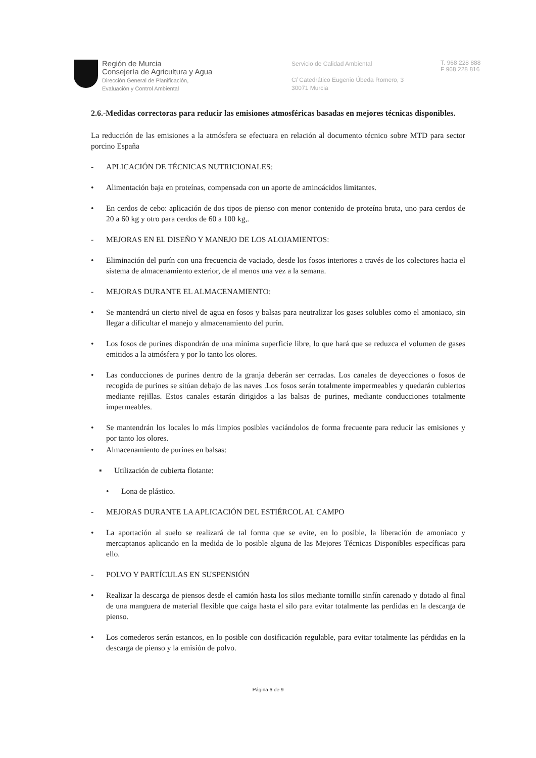Región de Murcia
Consejería de Agricultura y Agua
Dirección General de Planificación,
Evaluación y Control Ambiental
Servicio de Calidad Ambiental
C/ Catedrático Eugenio Úbeda Romero, 3
30071 Murcia
T. 968 228 888
F 968 228 816
2.6.-Medidas correctoras para reducir las emisiones atmosféricas basadas en mejores técnicas disponibles.
La reducción de las emisiones a la atmósfera se efectuara en relación al documento técnico sobre MTD para sector porcino España
- APLICACIÓN DE TÉCNICAS NUTRICIONALES:
• Alimentación baja en proteínas, compensada con un aporte de aminoácidos limitantes.
• En cerdos de cebo: aplicación de dos tipos de pienso con menor contenido de proteína bruta, uno para cerdos de 20 a 60 kg y otro para cerdos de 60 a 100 kg,.
- MEJORAS EN EL DISEÑO Y MANEJO DE LOS ALOJAMIENTOS:
• Eliminación del purín con una frecuencia de vaciado, desde los fosos interiores a través de los colectores hacia el sistema de almacenamiento exterior, de al menos una vez a la semana.
- MEJORAS DURANTE EL ALMACENAMIENTO:
• Se mantendrá un cierto nivel de agua en fosos y balsas para neutralizar los gases solubles como el amoniaco, sin llegar a dificultar el manejo y almacenamiento del purín.
• Los fosos de purines dispondrán de una mínima superficie libre, lo que hará que se reduzca el volumen de gases emitidos a la atmósfera y por lo tanto los olores.
• Las conducciones de purines dentro de la granja deberán ser cerradas. Los canales de deyecciones o fosos de recogida de purines se sitúan debajo de las naves .Los fosos serán totalmente impermeables y quedarán cubiertos mediante rejillas. Estos canales estarán dirigidos a las balsas de purines, mediante conducciones totalmente impermeables.
• Se mantendrán los locales lo más limpios posibles vaciándolos de forma frecuente para reducir las emisiones y por tanto los olores.
• Almacenamiento de purines en balsas:
▪ Utilización de cubierta flotante:
• Lona de plástico.
- MEJORAS DURANTE LA APLICACIÓN DEL ESTIÉRCOL AL CAMPO
• La aportación al suelo se realizará de tal forma que se evite, en lo posible, la liberación de amoniaco y mercaptanos aplicando en la medida de lo posible alguna de las Mejores Técnicas Disponibles específicas para ello.
- POLVO Y PARTÍCULAS EN SUSPENSIÓN
• Realizar la descarga de piensos desde el camión hasta los silos mediante tornillo sinfín carenado y dotado al final de una manguera de material flexible que caiga hasta el silo para evitar totalmente las perdidas en la descarga de pienso.
• Los comederos serán estancos, en lo posible con dosificación regulable, para evitar totalmente las pérdidas en la descarga de pienso y la emisión de polvo.
Página 6 de 9